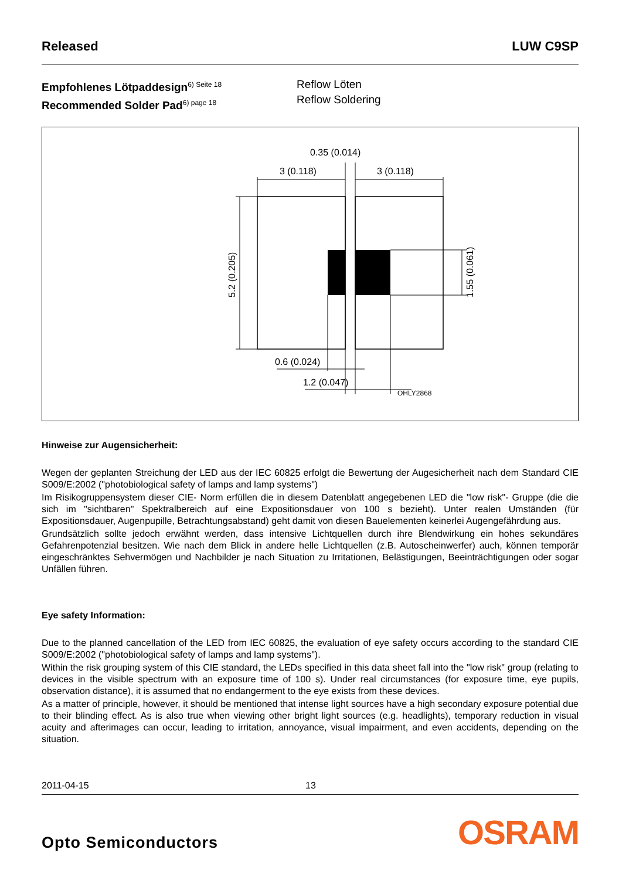Released LUW C9SP
Empfohlenes Lötpaddesign<sup>6) Seite 18</sup>
Recommended Solder Pad<sup>6) page 18</sup>
Reflow Löten
Reflow Soldering
3 (0.118)
3 (0.118)
0.35 (0.014)
0.6 (0.024)
1.2 (0.047)
OHLY2868
5.2 (0.205)
1.55 (0.061)
Hinweise zur Augensicherheit:
Wegen der geplanten Streichung der LED aus der IEC 60825 erfolgt die Bewertung der Augesicherheit nach dem Standard CIE S009/E:2002 ("photobiological safety of lamps and lamp systems")
Im Risikogruppensystem dieser CIE- Norm erfüllen die in diesem Datenblatt angegebenen LED die "low risk"- Gruppe (die die sich im "sichtbaren" Spektralbereich auf eine Expositionsdauer von 100 s bezieht). Unter realen Umständen (für Expositionsdauer, Augenpupille, Betrachtungsabstand) geht damit von diesen Bauelementen keinerlei Augengefährdung aus.
Grundsätzlich sollte jedoch erwähnt werden, dass intensive Lichtquellen durch ihre Blendwirkung ein hohes sekundäres Gefahrenpotenzial besitzen. Wie nach dem Blick in andere helle Lichtquellen (z.B. Autoscheinwerfer) auch, können temporär eingeschränktes Sehvermögen und Nachbilder je nach Situation zu Irritationen, Belästigungen, Beeinträchtigungen oder sogar Unfällen führen.
Eye safety Information:
Due to the planned cancellation of the LED from IEC 60825, the evaluation of eye safety occurs according to the standard CIE S009/E:2002 ("photobiological safety of lamps and lamp systems").
Within the risk grouping system of this CIE standard, the LEDs specified in this data sheet fall into the "low risk" group (relating to devices in the visible spectrum with an exposure time of 100 s). Under real circumstances (for exposure time, eye pupils, observation distance), it is assumed that no endangerment to the eye exists from these devices.
As a matter of principle, however, it should be mentioned that intense light sources have a high secondary exposure potential due to their blinding effect. As is also true when viewing other bright light sources (e.g. headlights), temporary reduction in visual acuity and afterimages can occur, leading to irritation, annoyance, visual impairment, and even accidents, depending on the situation.
2011-04-15 13
Opto Semiconductors OSRAM